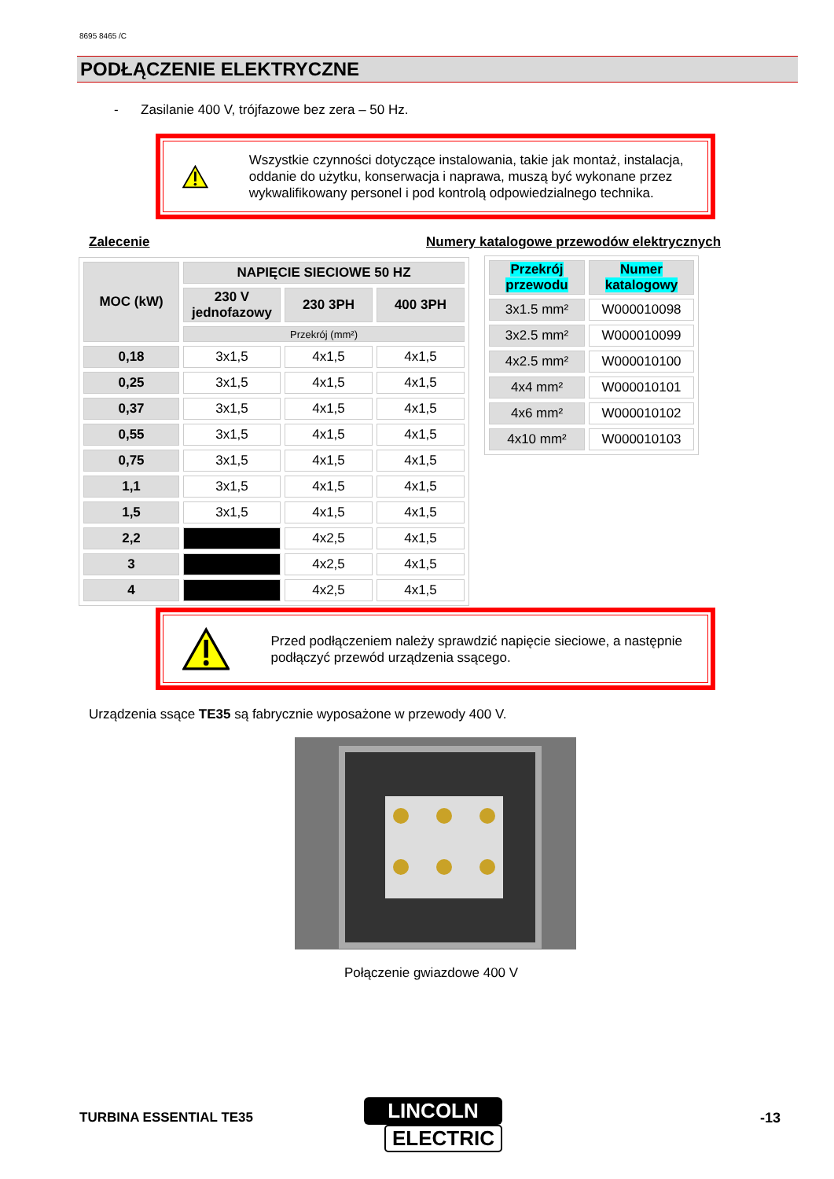8695 8465 /C
PODŁĄCZENIE ELEKTRYCZNE
- Zasilanie 400 V, trójfazowe bez zera – 50 Hz.
Wszystkie czynności dotyczące instalowania, takie jak montaż, instalacja, oddanie do użytku, konserwacja i naprawa, muszą być wykonane przez wykwalifikowany personel i pod kontrolą odpowiedzialnego technika.
Zalecenie
Numery katalogowe przewodów elektrycznych
| MOC (kW) | NAPIĘCIE SIECIOWE 50 HZ | | |
| --- | --- | --- | --- |
| | 230 V jednofazowy | 230 3PH | 400 3PH |
| | Przekrój (mm²) | | |
| 0,18 | 3x1,5 | 4x1,5 | 4x1,5 |
| 0,25 | 3x1,5 | 4x1,5 | 4x1,5 |
| 0,37 | 3x1,5 | 4x1,5 | 4x1,5 |
| 0,55 | 3x1,5 | 4x1,5 | 4x1,5 |
| 0,75 | 3x1,5 | 4x1,5 | 4x1,5 |
| 1,1 | 3x1,5 | 4x1,5 | 4x1,5 |
| 1,5 | 3x1,5 | 4x1,5 | 4x1,5 |
| 2,2 | | 4x2,5 | 4x1,5 |
| 3 | | 4x2,5 | 4x1,5 |
| 4 | | 4x2,5 | 4x1,5 |
| Przekrój przewodu | Numer katalogowy |
| --- | --- |
| 3x1.5 mm² | W000010098 |
| 3x2.5 mm² | W000010099 |
| 4x2.5 mm² | W000010100 |
| 4x4 mm² | W000010101 |
| 4x6 mm² | W000010102 |
| 4x10 mm² | W000010103 |
Przed podłączeniem należy sprawdzić napięcie sieciowe, a następnie podłączyć przewód urządzenia ssącego.
Urządzenia ssące TE35 są fabrycznie wyposażone w przewody 400 V.
Połączenie gwiazdowe 400 V
TURBINA ESSENTIAL TE35
LINCOLN
ELECTRIC
-13